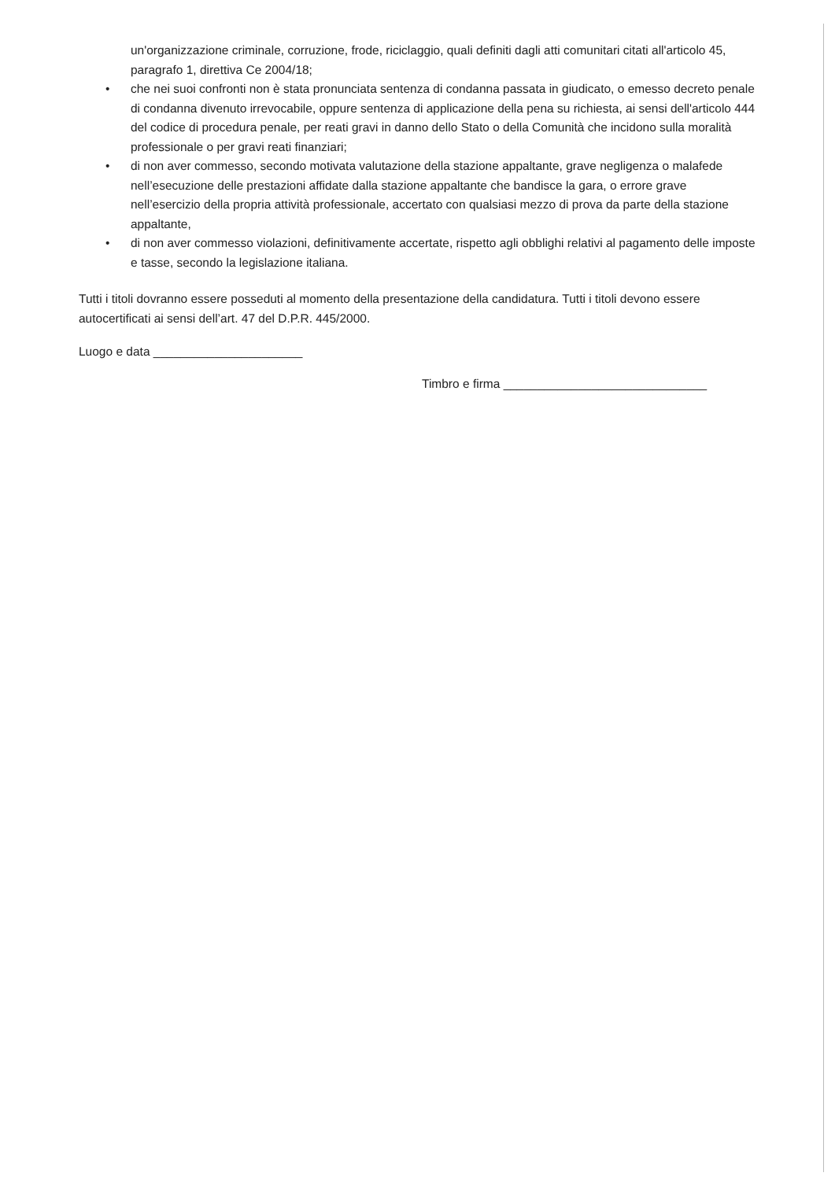un'organizzazione criminale, corruzione, frode, riciclaggio, quali definiti dagli atti comunitari citati all'articolo 45, paragrafo 1, direttiva Ce 2004/18;
• che nei suoi confronti non è stata pronunciata sentenza di condanna passata in giudicato, o emesso decreto penale di condanna divenuto irrevocabile, oppure sentenza di applicazione della pena su richiesta, ai sensi dell'articolo 444 del codice di procedura penale, per reati gravi in danno dello Stato o della Comunità che incidono sulla moralità professionale o per gravi reati finanziari;
• di non aver commesso, secondo motivata valutazione della stazione appaltante, grave negligenza o malafede nell’esecuzione delle prestazioni affidate dalla stazione appaltante che bandisce la gara, o errore grave nell’esercizio della propria attività professionale, accertato con qualsiasi mezzo di prova da parte della stazione appaltante,
• di non aver commesso violazioni, definitivamente accertate, rispetto agli obblighi relativi al pagamento delle imposte e tasse, secondo la legislazione italiana.
Tutti i titoli dovranno essere posseduti al momento della presentazione della candidatura. Tutti i titoli devono essere autocertificati ai sensi dell’art. 47 del D.P.R. 445/2000.
Luogo e data ______________________
Timbro e firma ______________________________